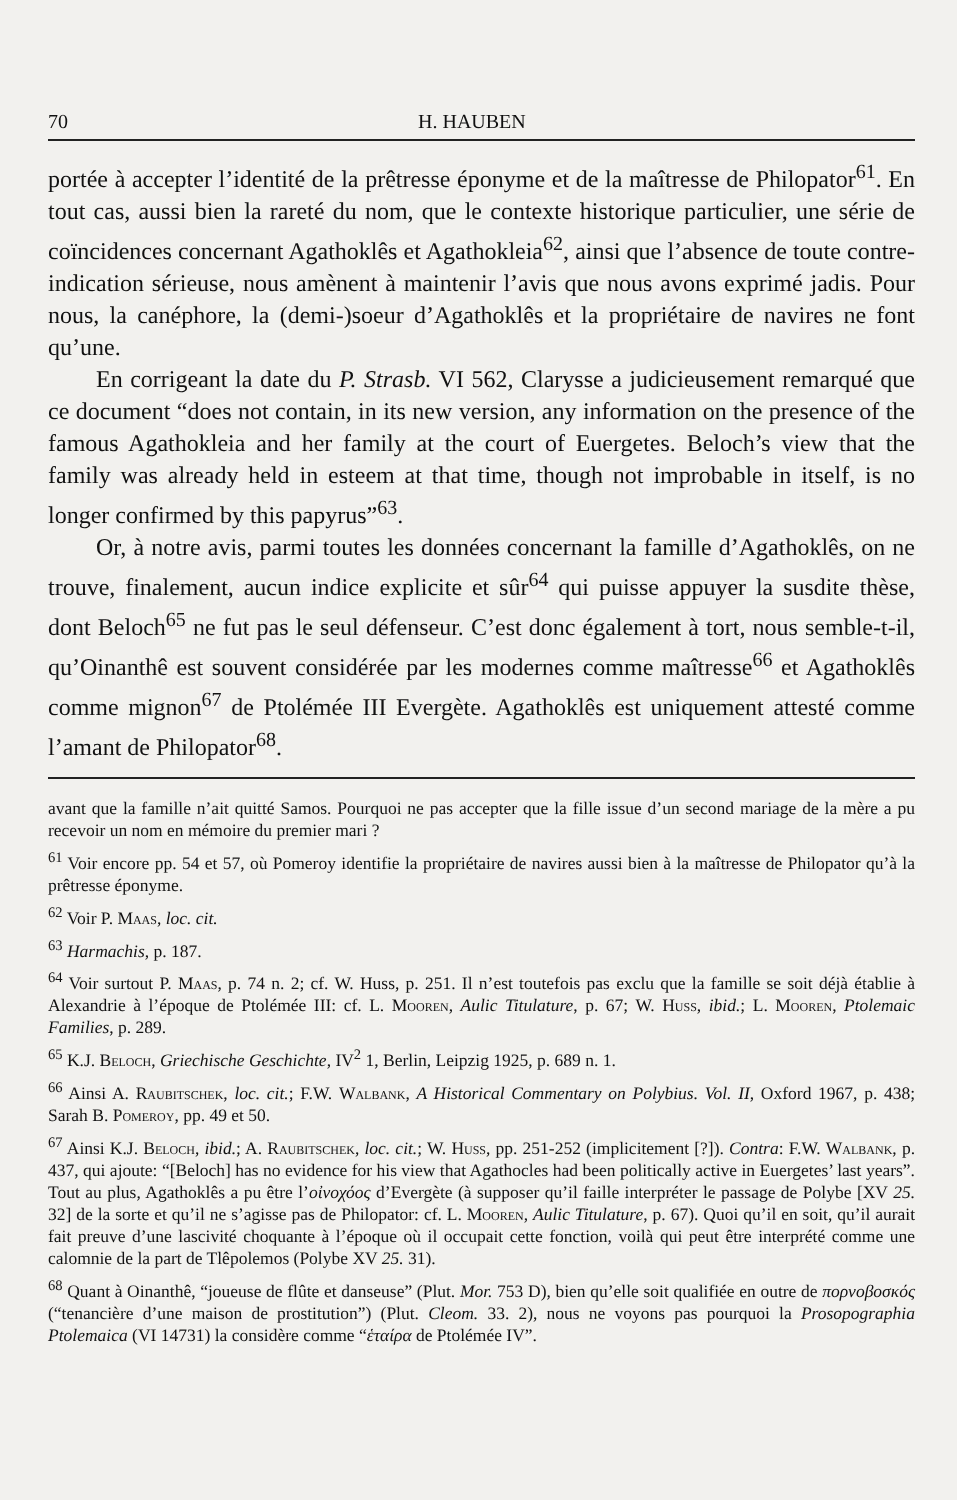70 H. HAUBEN
portée à accepter l’identité de la prêtresse éponyme et de la maîtresse de Philopator<sup>61</sup>. En tout cas, aussi bien la rareté du nom, que le contexte historique particulier, une série de coïncidences concernant Agathoklês et Agathokleia<sup>62</sup>, ainsi que l’absence de toute contre-indication sérieuse, nous amènent à maintenir l’avis que nous avons exprimé jadis. Pour nous, la canéphore, la (demi-)soeur d’Agathoklês et la propriétaire de navires ne font qu’une.
En corrigeant la date du P. Strasb. VI 562, Clarysse a judicieusement remarqué que ce document “does not contain, in its new version, any information on the presence of the famous Agathokleia and her family at the court of Euergetes. Beloch’s view that the family was already held in esteem at that time, though not improbable in itself, is no longer confirmed by this papyrus”<sup>63</sup>.
Or, à notre avis, parmi toutes les données concernant la famille d’Agathoklês, on ne trouve, finalement, aucun indice explicite et sûr<sup>64</sup> qui puisse appuyer la susdite thèse, dont Beloch<sup>65</sup> ne fut pas le seul défenseur. C’est donc également à tort, nous semble-t-il, qu’Oinanthê est souvent considérée par les modernes comme maîtresse<sup>66</sup> et Agathoklês comme mignon<sup>67</sup> de Ptolémée III Evergète. Agathoklês est uniquement attesté comme l’amant de Philopator<sup>68</sup>.
avant que la famille n’ait quitté Samos. Pourquoi ne pas accepter que la fille issue d’un second mariage de la mère a pu recevoir un nom en mémoire du premier mari ?
<sup>61</sup> Voir encore pp. 54 et 57, où Pomeroy identifie la propriétaire de navires aussi bien à la maîtresse de Philopator qu’à la prêtresse éponyme.
<sup>62</sup> Voir P. Maas, loc. cit.
<sup>63</sup> Harmachis, p. 187.
<sup>64</sup> Voir surtout P. Maas, p. 74 n. 2; cf. W. Huss, p. 251. Il n’est toutefois pas exclu que la famille se soit déjà établie à Alexandrie à l’époque de Ptolémée III: cf. L. Mooren, Aulic Titulature, p. 67; W. Huss, ibid.; L. Mooren, Ptolemaic Families, p. 289.
<sup>65</sup> K.J. Beloch, Griechische Geschichte, IV<sup>2</sup> 1, Berlin, Leipzig 1925, p. 689 n. 1.
<sup>66</sup> Ainsi A. Raubitschek, loc. cit.; F.W. Walbank, A Historical Commentary on Polybius. Vol. II, Oxford 1967, p. 438; Sarah B. Pomeroy, pp. 49 et 50.
<sup>67</sup> Ainsi K.J. Beloch, ibid.; A. Raubitschek, loc. cit.; W. Huss, pp. 251-252 (implicitement [?]). Contra: F.W. Walbank, p. 437, qui ajoute: “[Beloch] has no evidence for his view that Agathocles had been politically active in Euergetes’ last years”. Tout au plus, Agathoklês a pu être l’οἰνοχόος d’Evergète (à supposer qu’il faille interpréter le passage de Polybe [XV 25. 32] de la sorte et qu’il ne s’agisse pas de Philopator: cf. L. Mooren, Aulic Titulature, p. 67). Quoi qu’il en soit, qu’il aurait fait preuve d’une lascivité choquante à l’époque où il occupait cette fonction, voilà qui peut être interprété comme une calomnie de la part de Tlêpolemos (Polybe XV 25. 31).
<sup>68</sup> Quant à Oinanthê, “joueuse de flûte et danseuse” (Plut. Mor. 753 D), bien qu’elle soit qualifiée en outre de πορνοβοσκός (“tenancière d’une maison de prostitution”) (Plut. Cleom. 33. 2), nous ne voyons pas pourquoi la Prosopographia Ptolemaica (VI 14731) la considère comme “ἑταίρα de Ptolémée IV”.